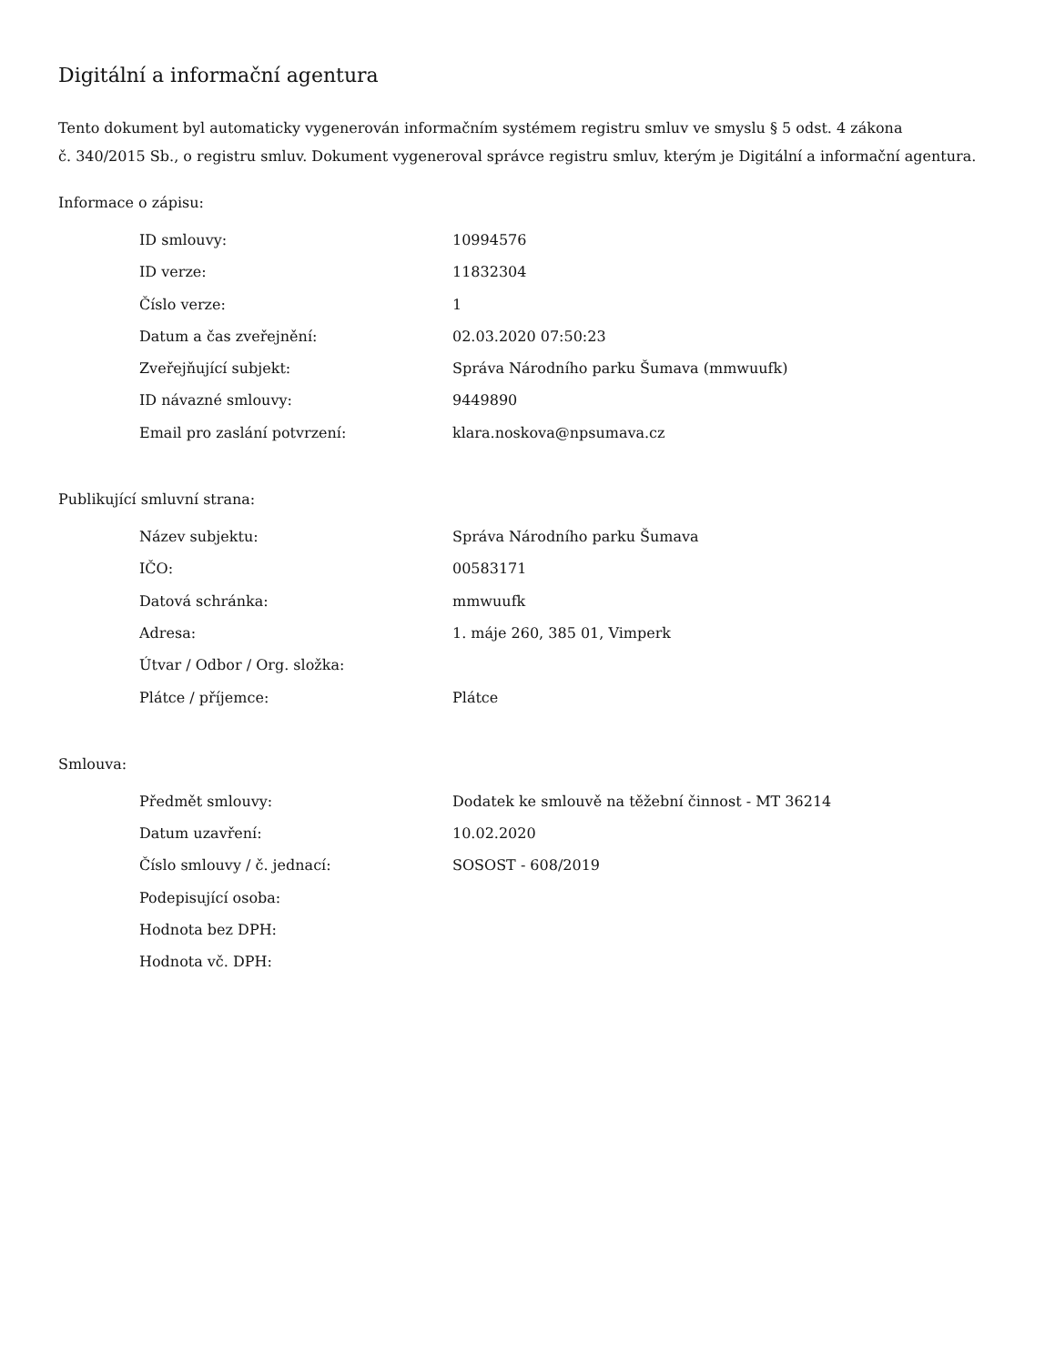Digitální a informační agentura
Tento dokument byl automaticky vygenerován informačním systémem registru smluv ve smyslu § 5 odst. 4 zákona
č. 340/2015 Sb., o registru smluv. Dokument vygeneroval správce registru smluv, kterým je Digitální a informační agentura.
Informace o zápisu:
| ID smlouvy: | 10994576 |
| ID verze: | 11832304 |
| Číslo verze: | 1 |
| Datum a čas zveřejnění: | 02.03.2020 07:50:23 |
| Zveřejňující subjekt: | Správa Národního parku Šumava (mmwuufk) |
| ID návazné smlouvy: | 9449890 |
| Email pro zaslání potvrzení: | klara.noskova@npsumava.cz |
Publikující smluvní strana:
| Název subjektu: | Správa Národního parku Šumava |
| IČO: | 00583171 |
| Datová schránka: | mmwuufk |
| Adresa: | 1. máje 260, 385 01, Vimperk |
| Útvar / Odbor / Org. složka: | |
| Plátce / příjemce: | Plátce |
Smlouva:
| Předmět smlouvy: | Dodatek ke smlouvě na těžební činnost - MT 36214 |
| Datum uzavření: | 10.02.2020 |
| Číslo smlouvy / č. jednací: | SOSOST - 608/2019 |
| Podepisující osoba: | |
| Hodnota bez DPH: | |
| Hodnota vč. DPH: | |